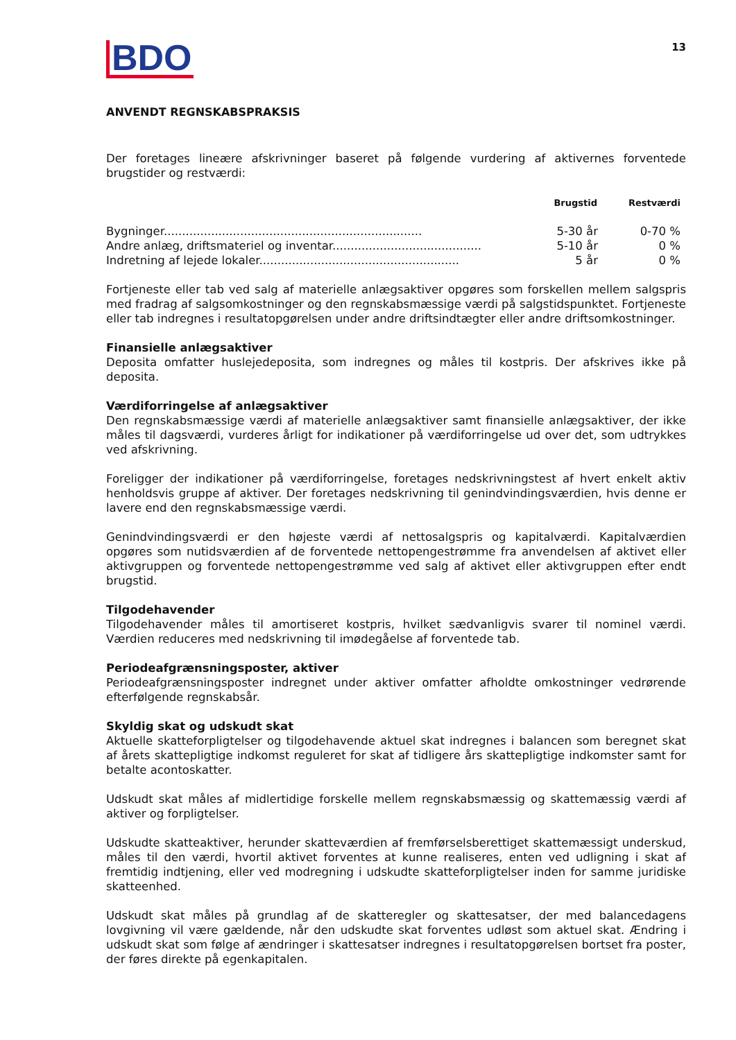BDO
13
ANVENDT REGNSKABSPRAKSIS
Der foretages lineære afskrivninger baseret på følgende vurdering af aktivernes forventede brugstider og restværdi:
| | Brugstid | Restværdi |
| --- | --- | --- |
| Bygninger....................................................................... | 5-30 år | 0-70 % |
| Andre anlæg, driftsmateriel og inventar......................................... | 5-10 år | 0 % |
| Indretning af lejede lokaler....................................................... | 5 år | 0 % |
Fortjeneste eller tab ved salg af materielle anlægsaktiver opgøres som forskellen mellem salgspris med fradrag af salgsomkostninger og den regnskabsmæssige værdi på salgstidspunktet. Fortjeneste eller tab indregnes i resultatopgørelsen under andre driftsindtægter eller andre driftsomkostninger.
Finansielle anlægsaktiver
Deposita omfatter huslejedeposita, som indregnes og måles til kostpris. Der afskrives ikke på deposita.
Værdiforringelse af anlægsaktiver
Den regnskabsmæssige værdi af materielle anlægsaktiver samt finansielle anlægsaktiver, der ikke måles til dagsværdi, vurderes årligt for indikationer på værdiforringelse ud over det, som udtrykkes ved afskrivning.
Foreligger der indikationer på værdiforringelse, foretages nedskrivningstest af hvert enkelt aktiv henholdsvis gruppe af aktiver. Der foretages nedskrivning til genindvindingsværdien, hvis denne er lavere end den regnskabsmæssige værdi.
Genindvindingsværdi er den højeste værdi af nettosalgspris og kapitalværdi. Kapitalværdien opgøres som nutidsværdien af de forventede nettopengestrømme fra anvendelsen af aktivet eller aktivgruppen og forventede nettopengestrømme ved salg af aktivet eller aktivgruppen efter endt brugstid.
Tilgodehavender
Tilgodehavender måles til amortiseret kostpris, hvilket sædvanligvis svarer til nominel værdi. Værdien reduceres med nedskrivning til imødegåelse af forventede tab.
Periodeafgrænsningsposter, aktiver
Periodeafgrænsningsposter indregnet under aktiver omfatter afholdte omkostninger vedrørende efterfølgende regnskabsår.
Skyldig skat og udskudt skat
Aktuelle skatteforpligtelser og tilgodehavende aktuel skat indregnes i balancen som beregnet skat af årets skattepligtige indkomst reguleret for skat af tidligere års skattepligtige indkomster samt for betalte acontoskatter.
Udskudt skat måles af midlertidige forskelle mellem regnskabsmæssig og skattemæssig værdi af aktiver og forpligtelser.
Udskudte skatteaktiver, herunder skatteværdien af fremførselsberettiget skattemæssigt underskud, måles til den værdi, hvortil aktivet forventes at kunne realiseres, enten ved udligning i skat af fremtidig indtjening, eller ved modregning i udskudte skatteforpligtelser inden for samme juridiske skatteenhed.
Udskudt skat måles på grundlag af de skatteregler og skattesatser, der med balancedagens lovgivning vil være gældende, når den udskudte skat forventes udløst som aktuel skat. Ændring i udskudt skat som følge af ændringer i skattesatser indregnes i resultatopgørelsen bortset fra poster, der føres direkte på egenkapitalen.